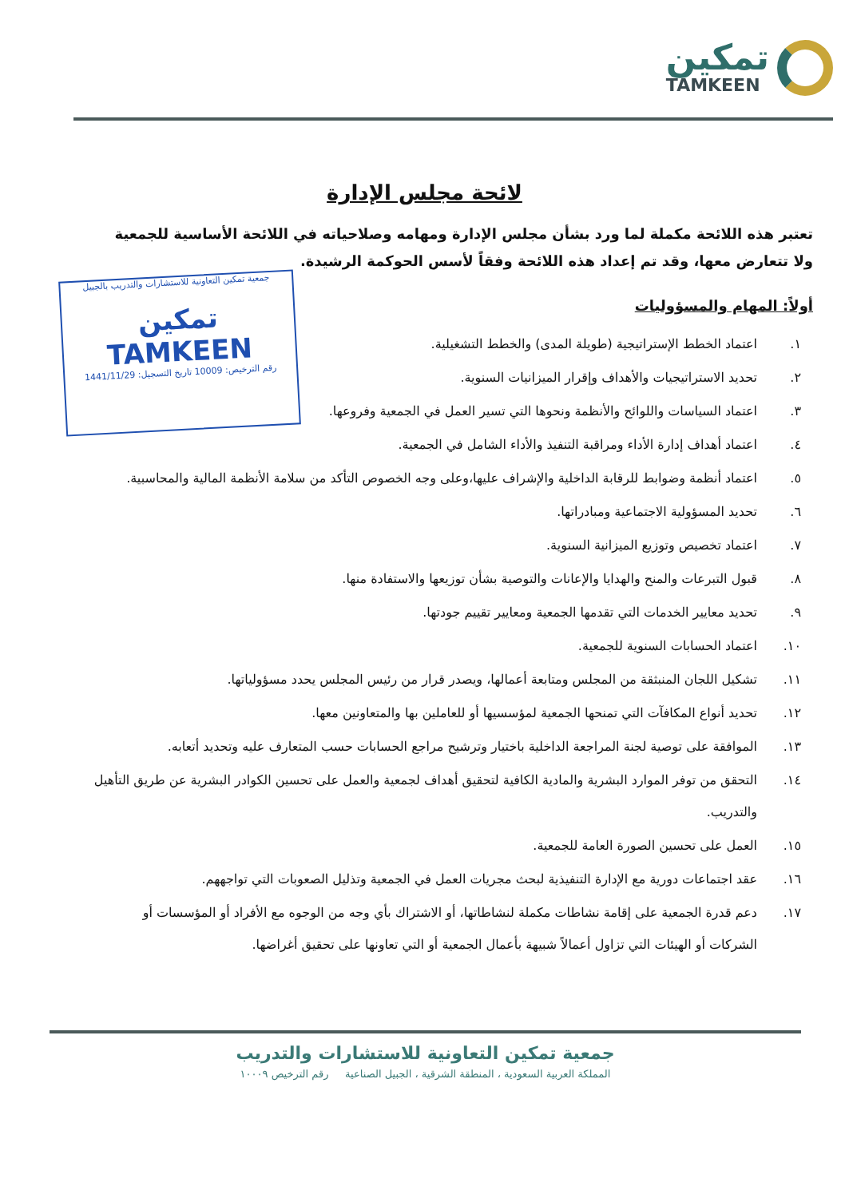تمكين
TAMKEEN
جمعية تمكين التعاونية للاستشارات والتدريب بالجبيل
تمكين TAMKEEN
رقم الترخيص: 10009 تاريخ التسجيل: 1441/11/29
لائحة مجلس الإدارة
تعتبر هذه اللائحة مكملة لما ورد بشأن مجلس الإدارة ومهامه وصلاحياته في اللائحة الأساسية للجمعية ولا تتعارض معها، وقد تم إعداد هذه اللائحة وفقاً لأسس الحوكمة الرشيدة.
أولاً: المهام والمسؤوليات
١. اعتماد الخطط الإستراتيجية (طويلة المدى) والخطط التشغيلية.
٢. تحديد الاستراتيجيات والأهداف وإقرار الميزانيات السنوية.
٣. اعتماد السياسات واللوائح والأنظمة ونحوها التي تسير العمل في الجمعية وفروعها.
٤. اعتماد أهداف إدارة الأداء ومراقبة التنفيذ والأداء الشامل في الجمعية.
٥. اعتماد أنظمة وضوابط للرقابة الداخلية والإشراف عليها،وعلى وجه الخصوص التأكد من سلامة الأنظمة المالية والمحاسبية.
٦. تحديد المسؤولية الاجتماعية ومبادراتها.
٧. اعتماد تخصيص وتوزيع الميزانية السنوية.
٨. قبول التبرعات والمنح والهدايا والإعانات والتوصية بشأن توزيعها والاستفادة منها.
٩. تحديد معايير الخدمات التي تقدمها الجمعية ومعايير تقييم جودتها.
١٠. اعتماد الحسابات السنوية للجمعية.
١١. تشكيل اللجان المنبثقة من المجلس ومتابعة أعمالها، ويصدر قرار من رئيس المجلس يحدد مسؤولياتها.
١٢. تحديد أنواع المكافآت التي تمنحها الجمعية لمؤسسيها أو للعاملين بها والمتعاونين معها.
١٣. الموافقة على توصية لجنة المراجعة الداخلية باختيار وترشيح مراجع الحسابات حسب المتعارف عليه وتحديد أتعابه.
١٤. التحقق من توفر الموارد البشرية والمادية الكافية لتحقيق أهداف لجمعية والعمل على تحسين الكوادر البشرية عن طريق التأهيل والتدريب.
١٥. العمل على تحسين الصورة العامة للجمعية.
١٦. عقد اجتماعات دورية مع الإدارة التنفيذية لبحث مجريات العمل في الجمعية وتذليل الصعوبات التي تواجههم.
١٧. دعم قدرة الجمعية على إقامة نشاطات مكملة لنشاطاتها، أو الاشتراك بأي وجه من الوجوه مع الأفراد أو المؤسسات أو الشركات أو الهيئات التي تزاول أعمالاً شبيهة بأعمال الجمعية أو التي تعاونها على تحقيق أغراضها.
جمعية تمكين التعاونية للاستشارات والتدريب
المملكة العربية السعودية ، المنطقة الشرقية ، الجبيل الصناعية رقم الترخيص ١٠٠٠٩